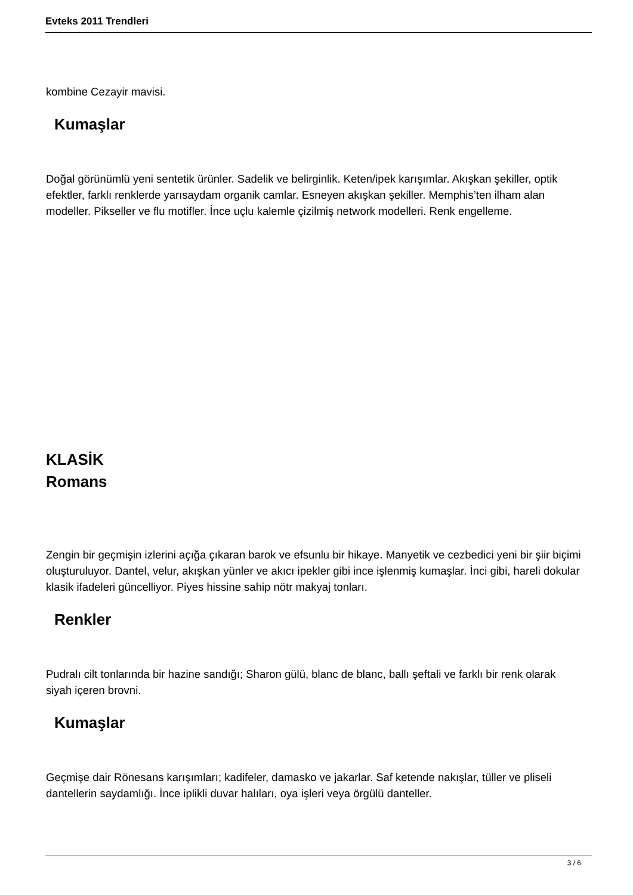Evteks 2011 Trendleri
kombine Cezayir mavisi.
Kumaşlar
Doğal görünümlü yeni sentetik ürünler. Sadelik ve belirginlik. Keten/ipek karışımlar. Akışkan şekiller, optik efektler, farklı renklerde yarısaydam organik camlar. Esneyen akışkan şekiller. Memphis’ten ilham alan modeller. Pikseller ve flu motifler. İnce uçlu kalemle çizilmiş network modelleri. Renk engelleme.
KLASİK
Romans
Zengin bir geçmişin izlerini açığa çıkaran barok ve efsunlu bir hikaye. Manyetik ve cezbedici yeni bir şiir biçimi oluşturuluyor. Dantel, velur, akışkan yünler ve akıcı ipekler gibi ince işlenmiş kumaşlar. İnci gibi, hareli dokular klasik ifadeleri güncelliyor. Piyes hissine sahip nötr makyaj tonları.
Renkler
Pudralı cilt tonlarında bir hazine sandığı; Sharon gülü, blanc de blanc, ballı şeftali ve farklı bir renk olarak siyah içeren brovni.
Kumaşlar
Geçmişe dair Rönesans karışımları; kadifeler, damasko ve jakarlar. Saf ketende nakışlar, tüller ve pliseli dantellerin saydamlığı. İnce iplikli duvar halıları, oya işleri veya örgülü danteller.
3 / 6